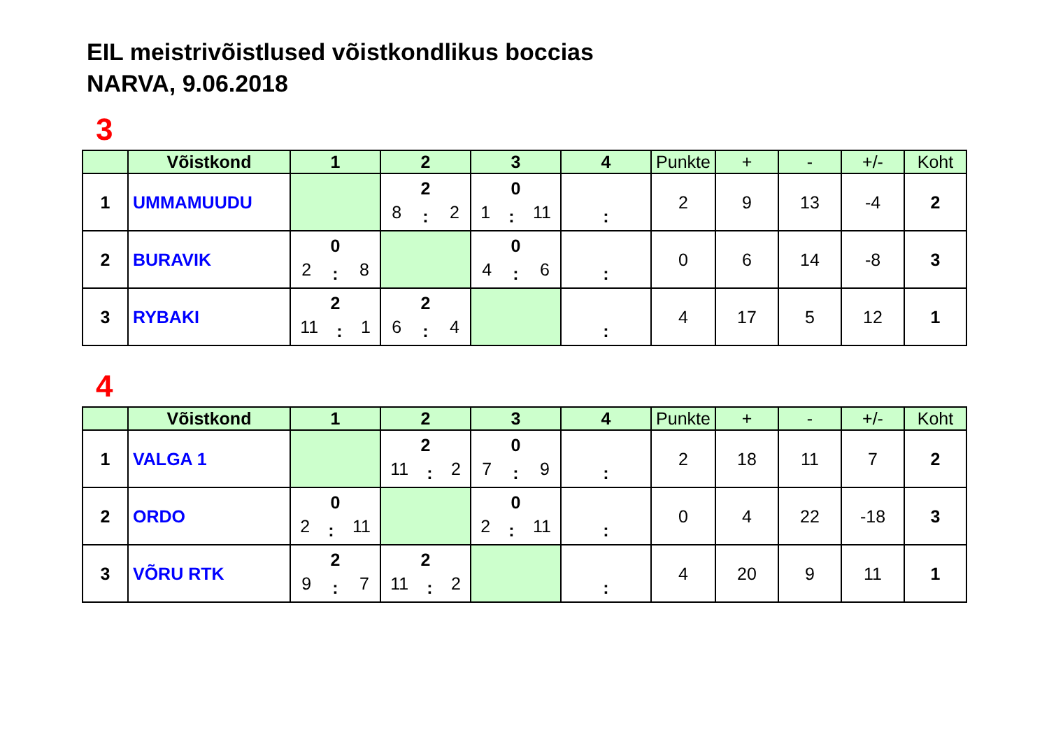EIL meistrivõistlused võistkondlikus boccias
NARVA, 9.06.2018
3
| | Võistkond | 1 | 2 | 3 | 4 | Punkte | + | - | +/- | Koht |
| --- | --- | --- | --- | --- | --- | --- | --- | --- | --- | --- |
| 1 | UMMAMUUDU | | 2 8 : 2 | 0 1 : 11 | : | 2 | 9 | 13 | -4 | 2 |
| 2 | BURAVIK | 0 2 : 8 | | 0 4 : 6 | : | 0 | 6 | 14 | -8 | 3 |
| 3 | RYBAKI | 2 11 : 1 | 2 6 : 4 | | : | 4 | 17 | 5 | 12 | 1 |
4
| | Võistkond | 1 | 2 | 3 | 4 | Punkte | + | - | +/- | Koht |
| --- | --- | --- | --- | --- | --- | --- | --- | --- | --- | --- |
| 1 | VALGA 1 | | 2 11 : 2 | 0 7 : 9 | : | 2 | 18 | 11 | 7 | 2 |
| 2 | ORDO | 0 2 : 11 | | 0 2 : 11 | : | 0 | 4 | 22 | -18 | 3 |
| 3 | VÕRU RTK | 2 9 : 7 | 2 11 : 2 | | : | 4 | 20 | 9 | 11 | 1 |